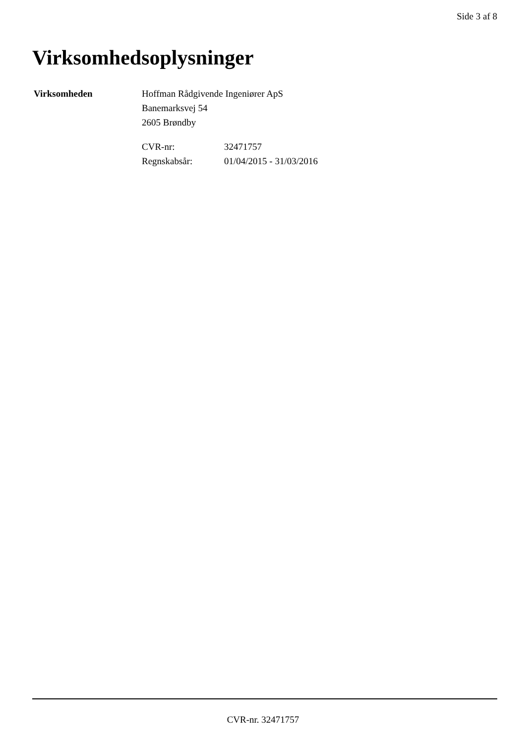Side 3 af 8
Virksomhedsoplysninger
Virksomheden Hoffman Rådgivende Ingeniører ApS
Banemarksvej 54
2605 Brøndby
| CVR-nr: | 32471757 |
| Regnskabsår: | 01/04/2015 - 31/03/2016 |
CVR-nr. 32471757